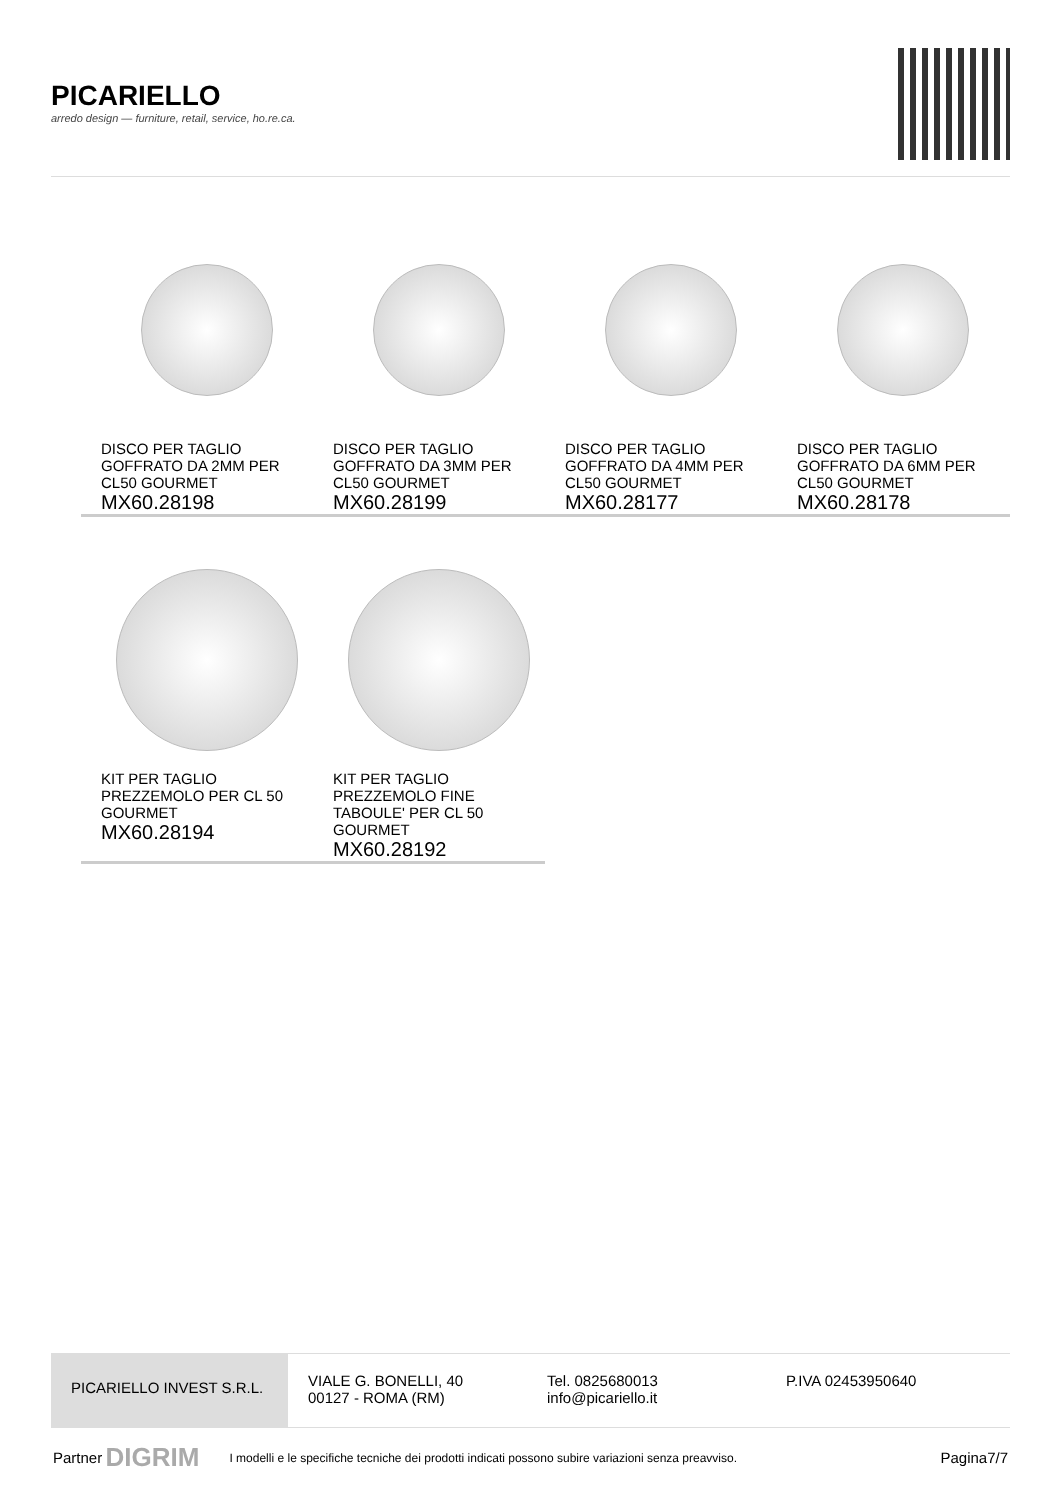PICARIELLO
arredo design — furniture, retail, service, ho.re.ca.
DISCO PER TAGLIO GOFFRATO DA 2MM PER CL50 GOURMET
MX60.28198
DISCO PER TAGLIO GOFFRATO DA 3MM PER CL50 GOURMET
MX60.28199
DISCO PER TAGLIO GOFFRATO DA 4MM PER CL50 GOURMET
MX60.28177
DISCO PER TAGLIO GOFFRATO DA 6MM PER CL50 GOURMET
MX60.28178
KIT PER TAGLIO PREZZEMOLO PER CL 50 GOURMET
MX60.28194
KIT PER TAGLIO PREZZEMOLO FINE TABOULE' PER CL 50 GOURMET
MX60.28192
PICARIELLO INVEST S.R.L.
VIALE G. BONELLI, 40
00127 - ROMA (RM)
Tel. 0825680013
info@picariello.it
P.IVA 02453950640
Partner DIGRIM I modelli e le specifiche tecniche dei prodotti indicati possono subire variazioni senza preavviso. Pagina7/7